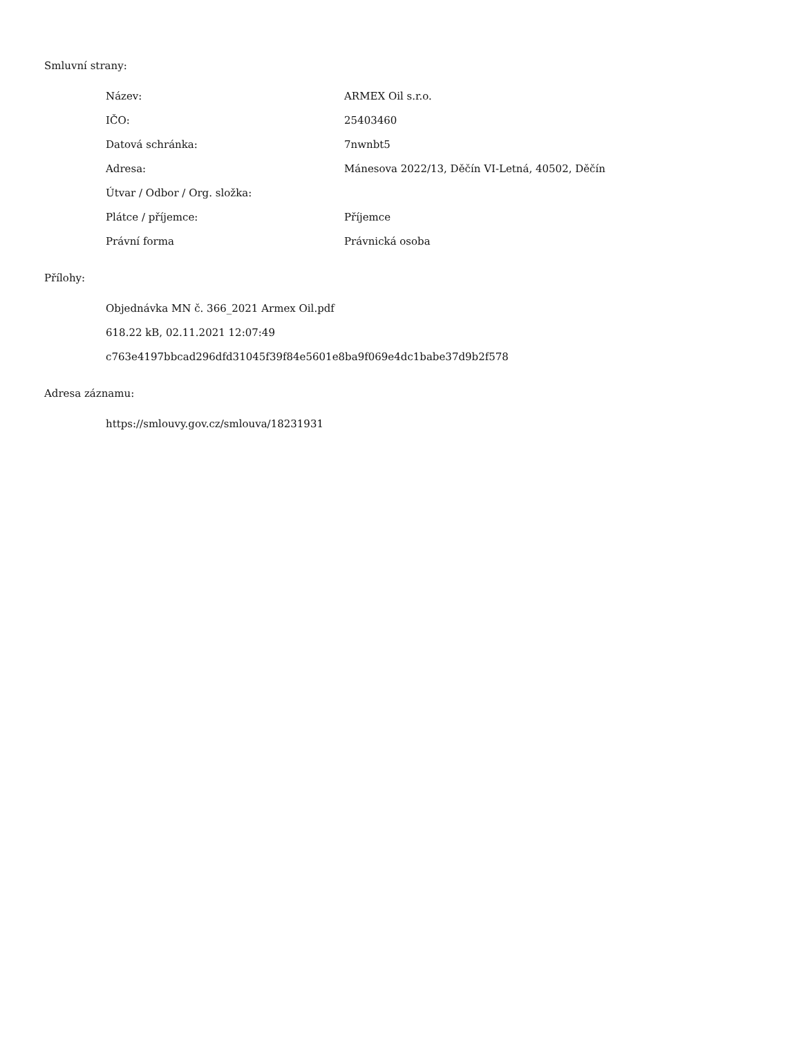Smluvní strany:
| Název: | ARMEX Oil s.r.o. |
| IČO: | 25403460 |
| Datová schránka: | 7nwnbt5 |
| Adresa: | Mánesova 2022/13, Děčín VI-Letná, 40502, Děčín |
| Útvar / Odbor / Org. složka: | |
| Plátce / příjemce: | Příjemce |
| Právní forma | Právnická osoba |
Přílohy:
Objednávka MN č. 366_2021 Armex Oil.pdf
618.22 kB, 02.11.2021 12:07:49
c763e4197bbcad296dfd31045f39f84e5601e8ba9f069e4dc1babe37d9b2f578
Adresa záznamu:
https://smlouvy.gov.cz/smlouva/18231931